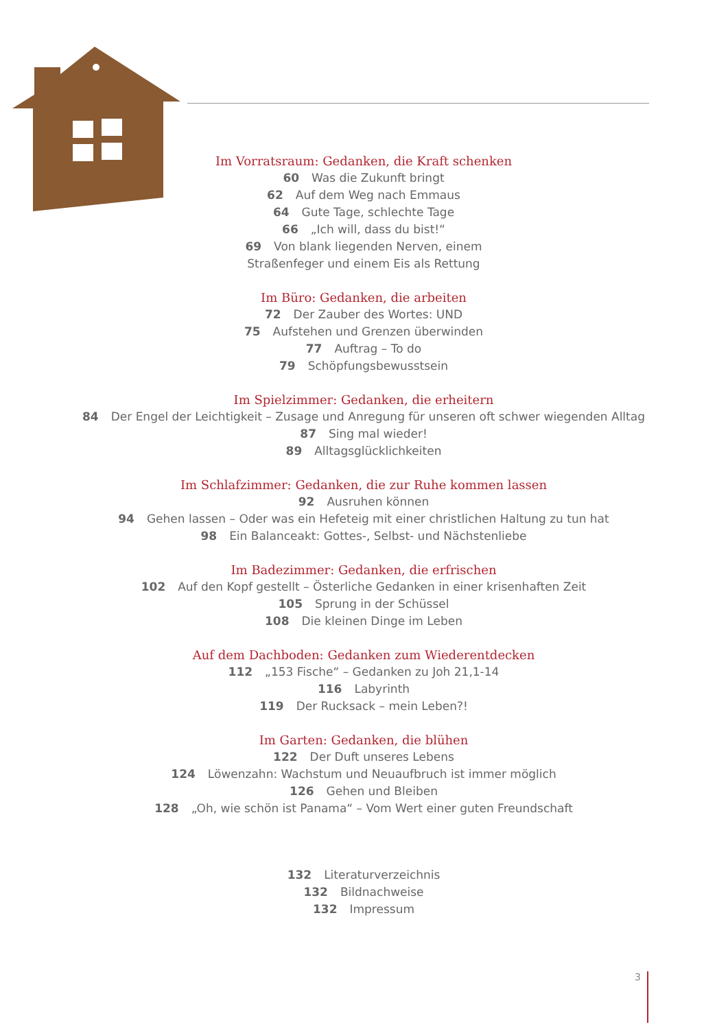Im Vorratsraum: Gedanken, die Kraft schenken
60 Was die Zukunft bringt
62 Auf dem Weg nach Emmaus
64 Gute Tage, schlechte Tage
66 „Ich will, dass du bist!“
69 Von blank liegenden Nerven, einem
Straßenfeger und einem Eis als Rettung
Im Büro: Gedanken, die arbeiten
72 Der Zauber des Wortes: UND
75 Aufstehen und Grenzen überwinden
77 Auftrag – To do
79 Schöpfungsbewusstsein
Im Spielzimmer: Gedanken, die erheitern
84 Der Engel der Leichtigkeit – Zusage und Anregung für unseren oft schwer wiegenden Alltag
87 Sing mal wieder!
89 Alltagsglücklichkeiten
Im Schlafzimmer: Gedanken, die zur Ruhe kommen lassen
92 Ausruhen können
94 Gehen lassen – Oder was ein Hefeteig mit einer christlichen Haltung zu tun hat
98 Ein Balanceakt: Gottes-, Selbst- und Nächstenliebe
Im Badezimmer: Gedanken, die erfrischen
102 Auf den Kopf gestellt – Österliche Gedanken in einer krisenhaften Zeit
105 Sprung in der Schüssel
108 Die kleinen Dinge im Leben
Auf dem Dachboden: Gedanken zum Wiederentdecken
112 „153 Fische“ – Gedanken zu Joh 21,1-14
116 Labyrinth
119 Der Rucksack – mein Leben?!
Im Garten: Gedanken, die blühen
122 Der Duft unseres Lebens
124 Löwenzahn: Wachstum und Neuaufbruch ist immer möglich
126 Gehen und Bleiben
128 „Oh, wie schön ist Panama“ – Vom Wert einer guten Freundschaft
132 Literaturverzeichnis
132 Bildnachweise
132 Impressum
3